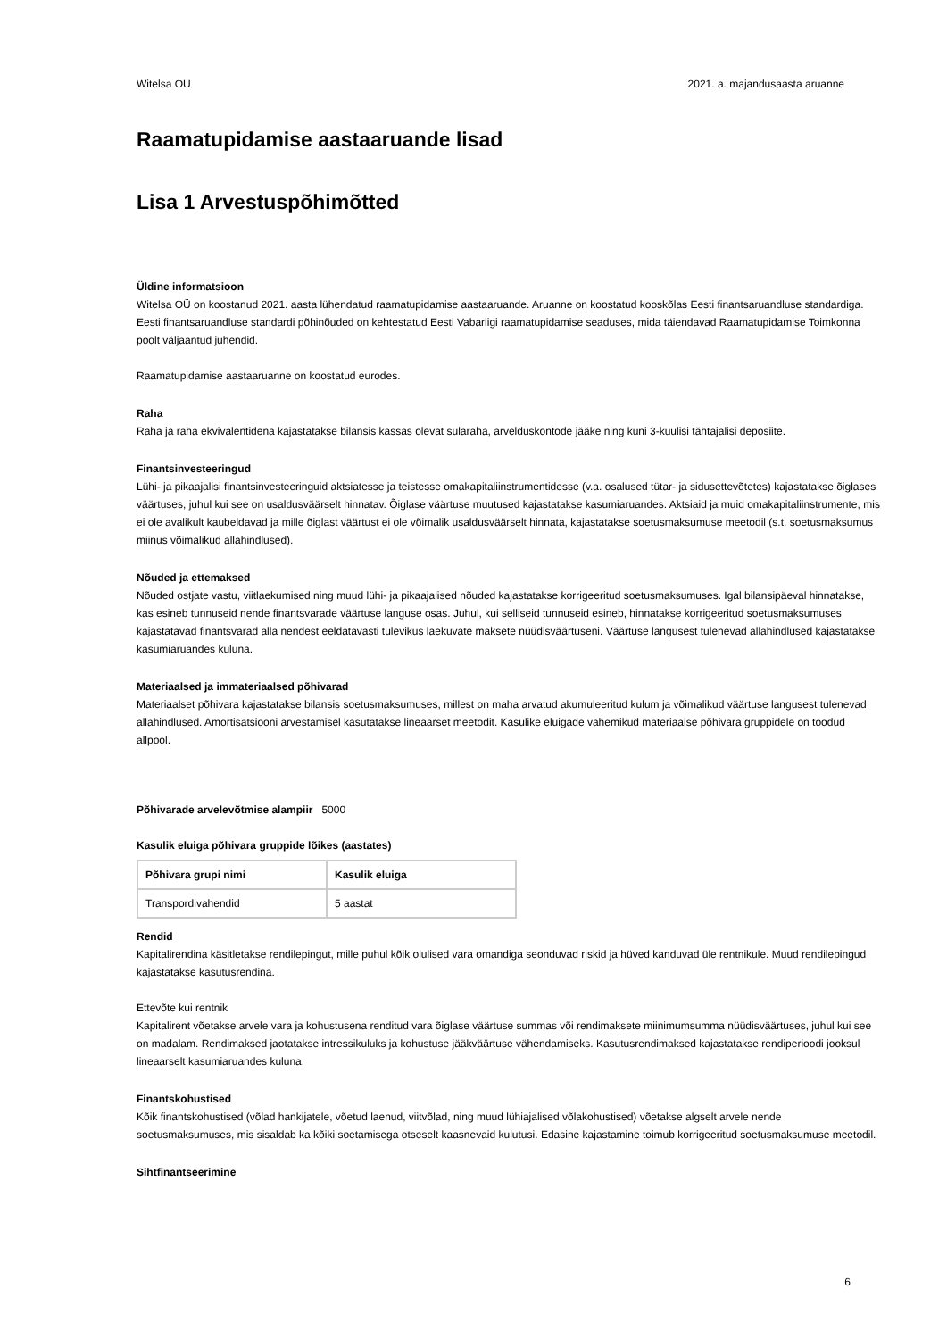Witelsa OÜ 2021. a. majandusaasta aruanne
Raamatupidamise aastaaruande lisad
Lisa 1 Arvestuspõhimõtted
Üldine informatsioon
Witelsa OÜ on koostanud 2021. aasta lühendatud raamatupidamise aastaaruande. Aruanne on koostatud kooskõlas Eesti finantsaruandluse standardiga. Eesti finantsaruandluse standardi põhinõuded on kehtestatud Eesti Vabariigi raamatupidamise seaduses, mida täiendavad Raamatupidamise Toimkonna poolt väljaantud juhendid.
Raamatupidamise aastaaruanne on koostatud eurodes.
Raha
Raha ja raha ekvivalentidena kajastatakse bilansis kassas olevat sularaha, arvelduskontode jääke ning kuni 3-kuulisi tähtajalisi deposiite.
Finantsinvesteeringud
Lühi- ja pikaajalisi finantsinvesteeringuid aktsiatesse ja teistesse omakapitaliinstrumentidesse (v.a. osalused tütar- ja sidusettevõtetes) kajastatakse õiglases väärtuses, juhul kui see on usaldusväärselt hinnatav. Õiglase väärtuse muutused kajastatakse kasumiaruandes. Aktsiaid ja muid omakapitaliinstrumente, mis ei ole avalikult kaubeldavad ja mille õiglast väärtust ei ole võimalik usaldusväärselt hinnata, kajastatakse soetusmaksumuse meetodil (s.t. soetusmaksumus miinus võimalikud allahindlused).
Nõuded ja ettemaksed
Nõuded ostjate vastu, viitlaekumised ning muud lühi- ja pikaajalised nõuded kajastatakse korrigeeritud soetusmaksumuses. Igal bilansipäeval hinnatakse, kas esineb tunnuseid nende finantsvarade väärtuse languse osas. Juhul, kui selliseid tunnuseid esineb, hinnatakse korrigeeritud soetusmaksumuses kajastatavad finantsvarad alla nendest eeldatavasti tulevikus laekuvate maksete nüüdisväärtuseni. Väärtuse langusest tulenevad allahindlused kajastatakse kasumiaruandes kuluna.
Materiaalsed ja immateriaalsed põhivarad
Materiaalset põhivara kajastatakse bilansis soetusmaksumuses, millest on maha arvatud akumuleeritud kulum ja võimalikud väärtuse langusest tulenevad allahindlused. Amortisatsiooni arvestamisel kasutatakse lineaarset meetodit. Kasulike eluigade vahemikud materiaalse põhivara gruppidele on toodud allpool.
Põhivarade arvelevõtmise alampiir 5000
Kasulik eluiga põhivara gruppide lõikes (aastates)
| Põhivara grupi nimi | Kasulik eluiga |
| --- | --- |
| Transpordivahendid | 5 aastat |
Rendid
Kapitalirendina käsitletakse rendilepingut, mille puhul kõik olulised vara omandiga seonduvad riskid ja hüved kanduvad üle rentnikule. Muud rendilepingud kajastatakse kasutusrendina.
Ettevõte kui rentnik
Kapitalirent võetakse arvele vara ja kohustusena renditud vara õiglase väärtuse summas või rendimaksete miinimumsumma nüüdisväärtuses, juhul kui see on madalam. Rendimaksed jaotatakse intressikuluks ja kohustuse jääkväärtuse vähendamiseks. Kasutusrendimaksed kajastatakse rendiperioodi jooksul lineaarselt kasumiaruandes kuluna.
Finantskohustised
Kõik finantskohustised (võlad hankijatele, võetud laenud, viitvõlad, ning muud lühiajalised võlakohustised) võetakse algselt arvele nende soetusmaksumuses, mis sisaldab ka kõiki soetamisega otseselt kaasnevaid kulutusi. Edasine kajastamine toimub korrigeeritud soetusmaksumuse meetodil.
Sihtfinantseerimine
6